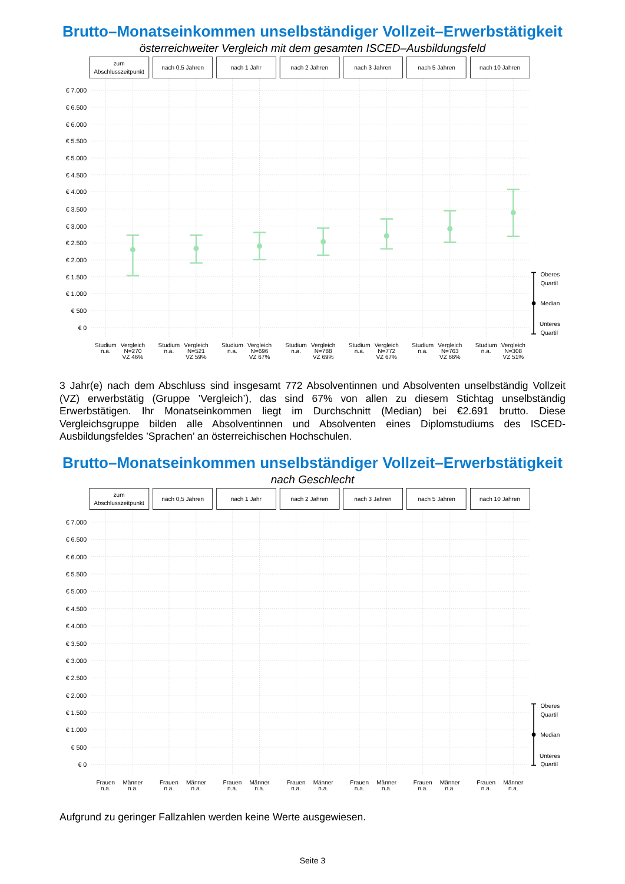Brutto–Monatseinkommen unselbständiger Vollzeit–Erwerbstätigkeit
österreichweiter Vergleich mit dem gesamten ISCED–Ausbildungsfeld
zum
Abschlusszeitpunkt
nach 0,5 Jahren
nach 1 Jahr
nach 2 Jahren
nach 3 Jahren
nach 5 Jahren
nach 10 Jahren
€ 7.000
€ 6.500
€ 6.000
€ 5.500
€ 5.000
€ 4.500
€ 4.000
€ 3.500
€ 3.000
€ 2.500
€ 2.000
€ 1.500
€ 1.000
€ 500
€ 0
Oberes
Quartil
Median
Unteres
Quartil
Studium
n.a.
Vergleich
N=270
VZ 46%
Studium
n.a.
Vergleich
N=521
VZ 59%
Studium
n.a.
Vergleich
N=696
VZ 67%
Studium
n.a.
Vergleich
N=788
VZ 69%
Studium
n.a.
Vergleich
N=772
VZ 67%
Studium
n.a.
Vergleich
N=763
VZ 66%
Studium
n.a.
Vergleich
N=308
VZ 51%
3 Jahr(e) nach dem Abschluss sind insgesamt 772 Absolventinnen und Absolventen unselbständig Vollzeit (VZ) erwerbstätig (Gruppe ’Vergleich’), das sind 67% von allen zu diesem Stichtag unselbständig Erwerbstätigen. Ihr Monatseinkommen liegt im Durchschnitt (Median) bei €2.691 brutto. Diese Vergleichsgruppe bilden alle Absolventinnen und Absolventen eines Diplomstudiums des ISCED-Ausbildungsfeldes ’Sprachen’ an österreichischen Hochschulen.
Brutto–Monatseinkommen unselbständiger Vollzeit–Erwerbstätigkeit
nach Geschlecht
zum
Abschlusszeitpunkt
nach 0,5 Jahren
nach 1 Jahr
nach 2 Jahren
nach 3 Jahren
nach 5 Jahren
nach 10 Jahren
€ 7.000
€ 6.500
€ 6.000
€ 5.500
€ 5.000
€ 4.500
€ 4.000
€ 3.500
€ 3.000
€ 2.500
€ 2.000
€ 1.500
€ 1.000
€ 500
€ 0
Oberes
Quartil
Median
Unteres
Quartil
Frauen
n.a.
Männer
n.a.
Frauen
n.a.
Männer
n.a.
Frauen
n.a.
Männer
n.a.
Frauen
n.a.
Männer
n.a.
Frauen
n.a.
Männer
n.a.
Frauen
n.a.
Männer
n.a.
Frauen
n.a.
Männer
n.a.
Aufgrund zu geringer Fallzahlen werden keine Werte ausgewiesen.
Seite 3